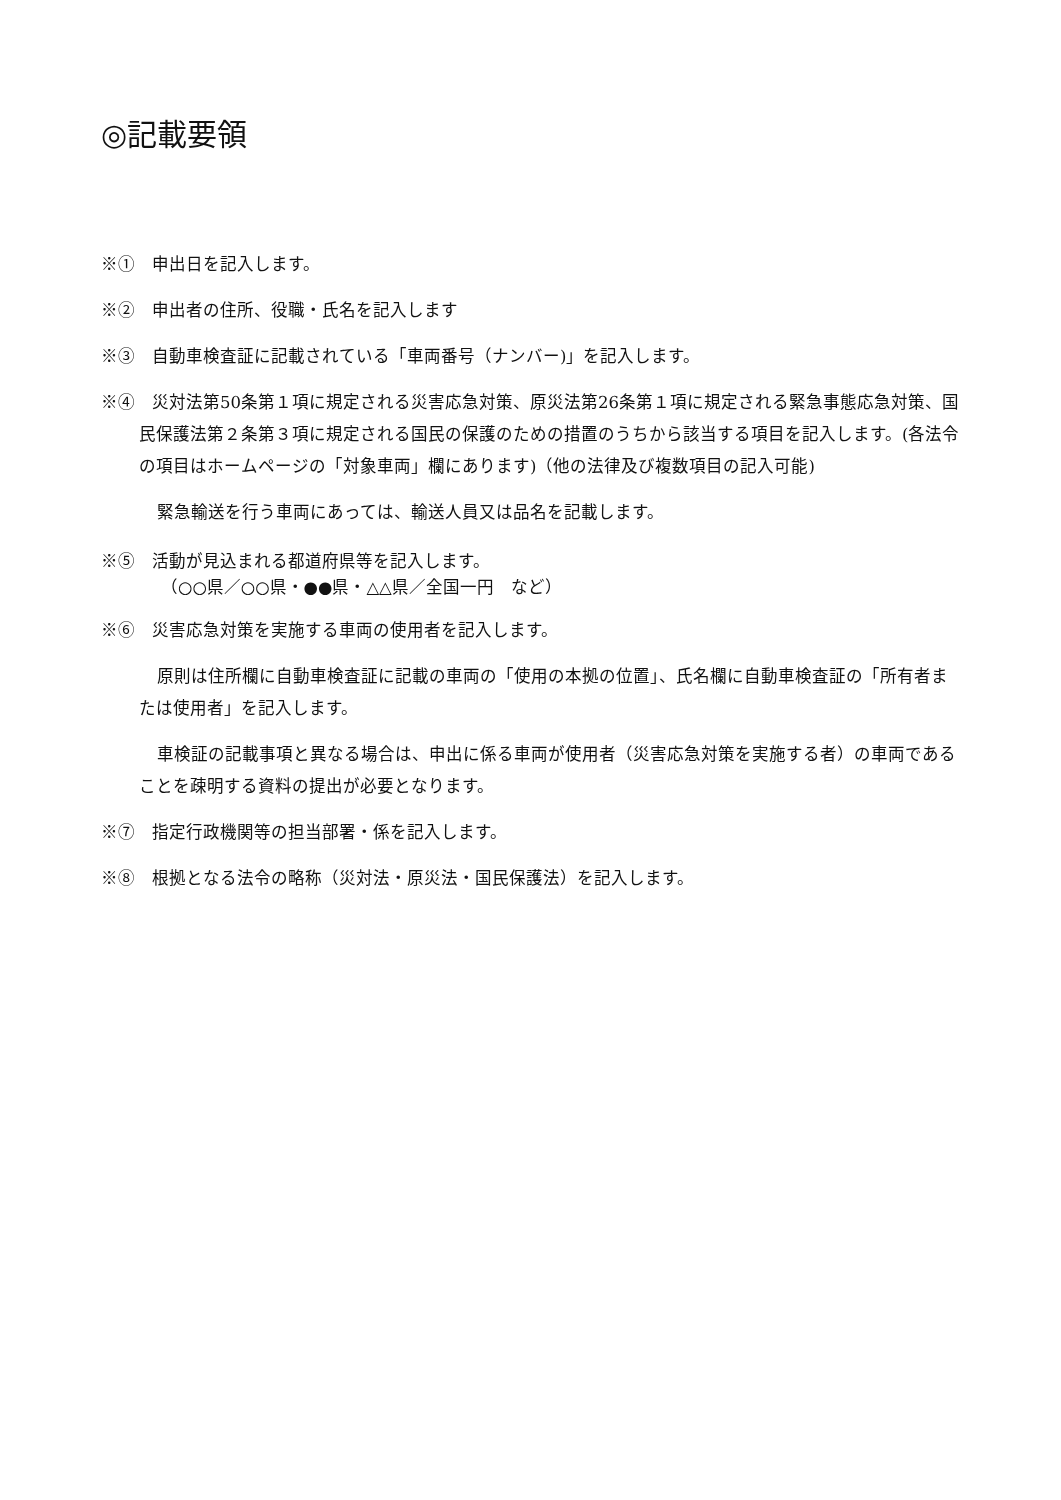◎記載要領
※①　申出日を記入します。
※②　申出者の住所、役職・氏名を記入します
※③　自動車検査証に記載されている「車両番号（ナンバー)」を記入します。
※④　災対法第50条第１項に規定される災害応急対策、原災法第26条第１項に規定される緊急事態応急対策、国民保護法第２条第３項に規定される国民の保護のための措置のうちから該当する項目を記入します。(各法令の項目はホームページの「対象車両」欄にあります)（他の法律及び複数項目の記入可能)
緊急輸送を行う車両にあっては、輸送人員又は品名を記載します。
※⑤　活動が見込まれる都道府県等を記入します。
（○○県／○○県・●●県・△△県／全国一円　など）
※⑥　災害応急対策を実施する車両の使用者を記入します。
原則は住所欄に自動車検査証に記載の車両の「使用の本拠の位置」、氏名欄に自動車検査証の「所有者または使用者」を記入します。
車検証の記載事項と異なる場合は、申出に係る車両が使用者（災害応急対策を実施する者）の車両であることを疎明する資料の提出が必要となります。
※⑦　指定行政機関等の担当部署・係を記入します。
※⑧　根拠となる法令の略称（災対法・原災法・国民保護法）を記入します。